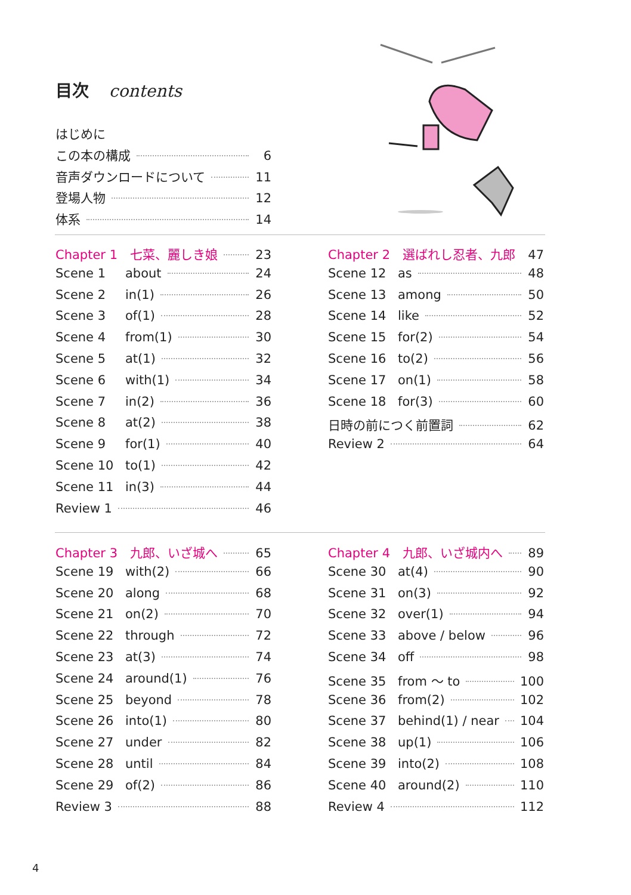目次 contents
はじめに
この本の構成 6
音声ダウンロードについて 11
登場人物 12
体系 14
Chapter 1　七菜、麗しき娘 23
Scene 1 about 24
Scene 2 in(1) 26
Scene 3 of(1) 28
Scene 4 from(1) 30
Scene 5 at(1) 32
Scene 6 with(1) 34
Scene 7 in(2) 36
Scene 8 at(2) 38
Scene 9 for(1) 40
Scene 10 to(1) 42
Scene 11 in(3) 44
Review 1 46
Chapter 2　選ばれし忍者、九郎 47
Scene 12 as 48
Scene 13 among 50
Scene 14 like 52
Scene 15 for(2) 54
Scene 16 to(2) 56
Scene 17 on(1) 58
Scene 18 for(3) 60
日時の前につく前置詞 62
Review 2 64
Chapter 3　九郎、いざ城へ 65
Scene 19 with(2) 66
Scene 20 along 68
Scene 21 on(2) 70
Scene 22 through 72
Scene 23 at(3) 74
Scene 24 around(1) 76
Scene 25 beyond 78
Scene 26 into(1) 80
Scene 27 under 82
Scene 28 until 84
Scene 29 of(2) 86
Review 3 88
Chapter 4　九郎、いざ城内へ 89
Scene 30 at(4) 90
Scene 31 on(3) 92
Scene 32 over(1) 94
Scene 33 above / below 96
Scene 34 off 98
Scene 35 from ～ to 100
Scene 36 from(2) 102
Scene 37 behind(1) / near 104
Scene 38 up(1) 106
Scene 39 into(2) 108
Scene 40 around(2) 110
Review 4 112
4